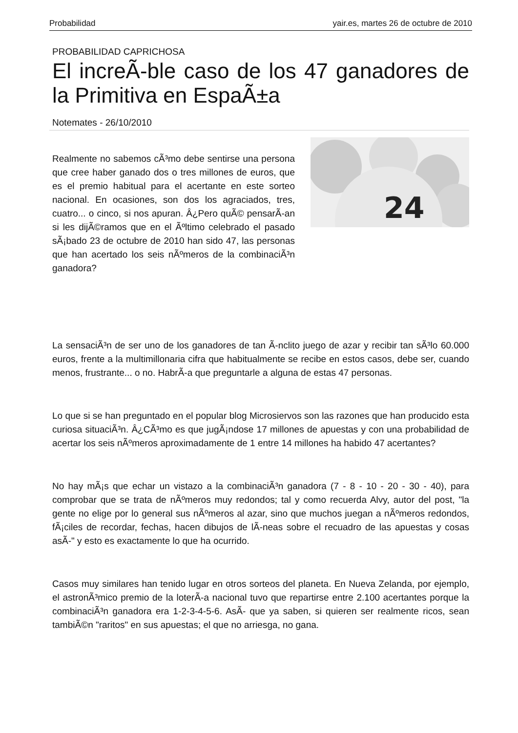Probabilidad yair.es, martes 26 de octubre de 2010
PROBABILIDAD CAPRICHOSA
El increÃ-ble caso de los 47 ganadores de la Primitiva en EspaÃ±a
Notemates - 26/10/2010
Realmente no sabemos cÃ³mo debe sentirse una persona que cree haber ganado dos o tres millones de euros, que es el premio habitual para el acertante en este sorteo nacional. En ocasiones, son dos los agraciados, tres, cuatro... o cinco, si nos apuran. Â¿Pero quÃ© pensarÃ-an si les dijÃ©ramos que en el Ãºltimo celebrado el pasado sÃ¡bado 23 de octubre de 2010 han sido 47, las personas que han acertado los seis nÃºmeros de la combinaciÃ³n ganadora?
24
La sensaciÃ³n de ser uno de los ganadores de tan Ã-nclito juego de azar y recibir tan sÃ³lo 60.000 euros, frente a la multimillonaria cifra que habitualmente se recibe en estos casos, debe ser, cuando menos, frustrante... o no. HabrÃ-a que preguntarle a alguna de estas 47 personas.
Lo que si se han preguntado en el popular blog Microsiervos son las razones que han producido esta curiosa situaciÃ³n. Â¿CÃ³mo es que jugÃ¡ndose 17 millones de apuestas y con una probabilidad de acertar los seis nÃºmeros aproximadamente de 1 entre 14 millones ha habido 47 acertantes?
No hay mÃ¡s que echar un vistazo a la combinaciÃ³n ganadora (7 - 8 - 10 - 20 - 30 - 40), para comprobar que se trata de nÃºmeros muy redondos; tal y como recuerda Alvy, autor del post, "la gente no elige por lo general sus nÃºmeros al azar, sino que muchos juegan a nÃºmeros redondos, fÃ¡ciles de recordar, fechas, hacen dibujos de lÃ-neas sobre el recuadro de las apuestas y cosas asÃ-" y esto es exactamente lo que ha ocurrido.
Casos muy similares han tenido lugar en otros sorteos del planeta. En Nueva Zelanda, por ejemplo, el astronÃ³mico premio de la loterÃ-a nacional tuvo que repartirse entre 2.100 acertantes porque la combinaciÃ³n ganadora era 1-2-3-4-5-6. AsÃ- que ya saben, si quieren ser realmente ricos, sean tambiÃ©n "raritos" en sus apuestas; el que no arriesga, no gana.